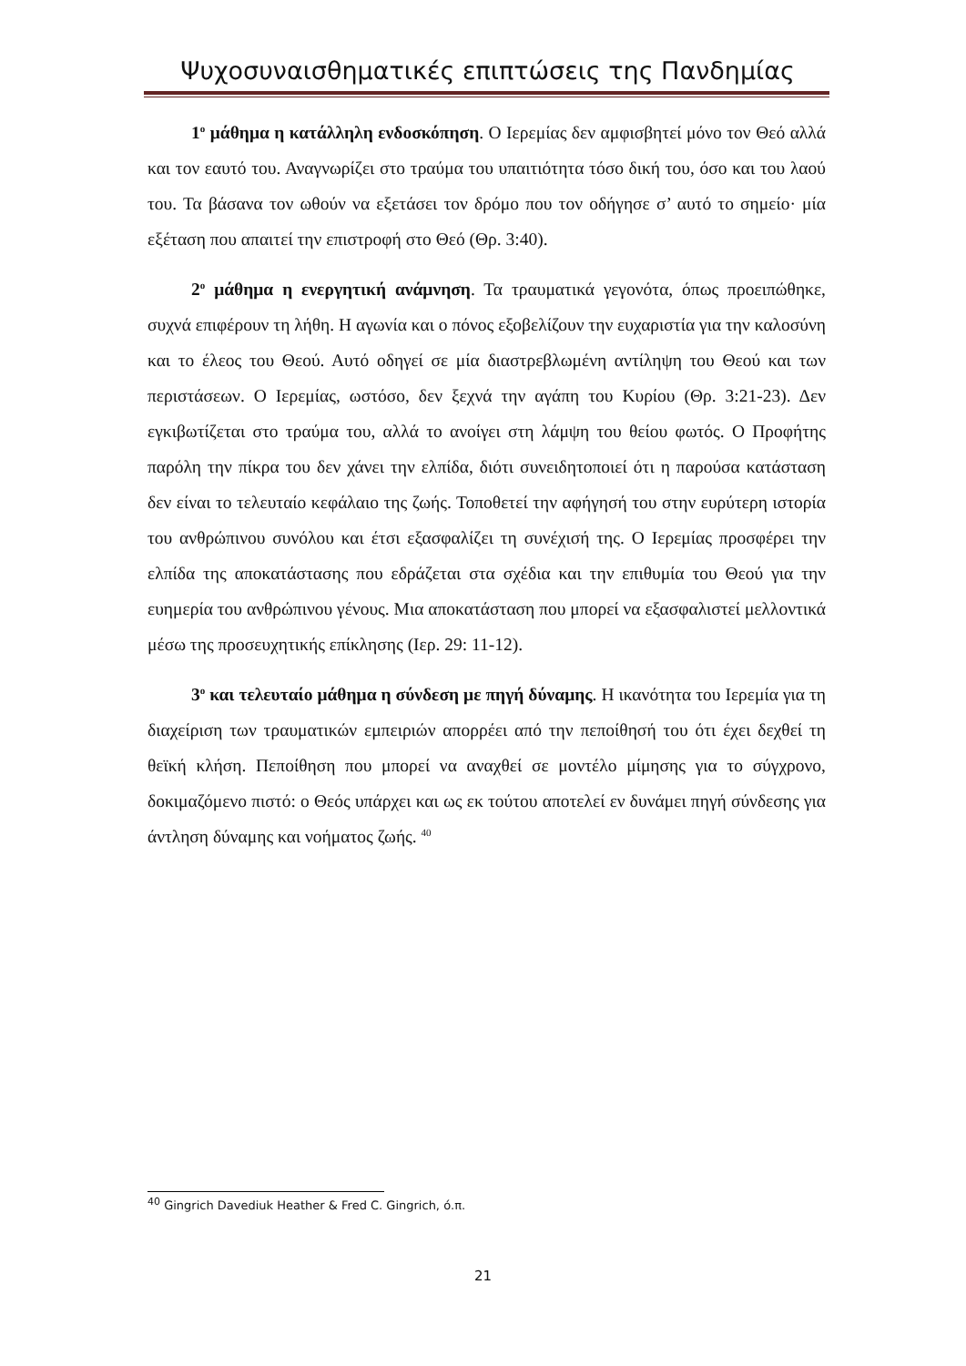Ψυχοσυναισθηματικές επιπτώσεις της Πανδημίας
1<sup>ο</sup> μάθημα η κατάλληλη ενδοσκόπηση. Ο Ιερεμίας δεν αμφισβητεί μόνο τον Θεό αλλά και τον εαυτό του. Αναγνωρίζει στο τραύμα του υπαιτιότητα τόσο δική του, όσο και του λαού του. Τα βάσανα τον ωθούν να εξετάσει τον δρόμο που τον οδήγησε σ’ αυτό το σημείο· μία εξέταση που απαιτεί την επιστροφή στο Θεό (Θρ. 3:40).
2<sup>ο</sup> μάθημα η ενεργητική ανάμνηση. Τα τραυματικά γεγονότα, όπως προειπώθηκε, συχνά επιφέρουν τη λήθη. Η αγωνία και ο πόνος εξοβελίζουν την ευχαριστία για την καλοσύνη και το έλεος του Θεού. Αυτό οδηγεί σε μία διαστρεβλωμένη αντίληψη του Θεού και των περιστάσεων. Ο Ιερεμίας, ωστόσο, δεν ξεχνά την αγάπη του Κυρίου (Θρ. 3:21-23). Δεν εγκιβωτίζεται στο τραύμα του, αλλά το ανοίγει στη λάμψη του θείου φωτός. Ο Προφήτης παρόλη την πίκρα του δεν χάνει την ελπίδα, διότι συνειδητοποιεί ότι η παρούσα κατάσταση δεν είναι το τελευταίο κεφάλαιο της ζωής. Τοποθετεί την αφήγησή του στην ευρύτερη ιστορία του ανθρώπινου συνόλου και έτσι εξασφαλίζει τη συνέχισή της. Ο Ιερεμίας προσφέρει την ελπίδα της αποκατάστασης που εδράζεται στα σχέδια και την επιθυμία του Θεού για την ευημερία του ανθρώπινου γένους. Μια αποκατάσταση που μπορεί να εξασφαλιστεί μελλοντικά μέσω της προσευχητικής επίκλησης (Ιερ. 29: 11-12).
3<sup>ο</sup> και τελευταίο μάθημα η σύνδεση με πηγή δύναμης. Η ικανότητα του Ιερεμία για τη διαχείριση των τραυματικών εμπειριών απορρέει από την πεποίθησή του ότι έχει δεχθεί τη θεϊκή κλήση. Πεποίθηση που μπορεί να αναχθεί σε μοντέλο μίμησης για το σύγχρονο, δοκιμαζόμενο πιστό: ο Θεός υπάρχει και ως εκ τούτου αποτελεί εν δυνάμει πηγή σύνδεσης για άντληση δύναμης και νοήματος ζωής. <sup>40</sup>
<sup>40</sup> Gingrich Davediuk Heather & Fred C. Gingrich, ό.π.
21